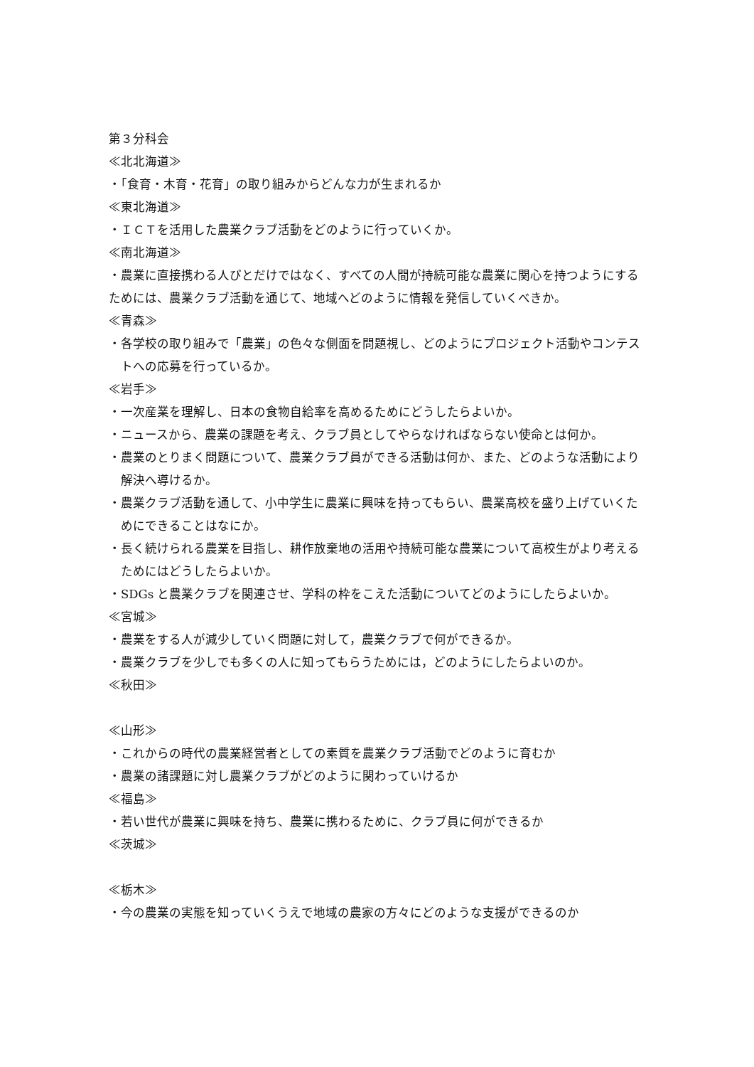第３分科会
≪北北海道≫
・「食育・木育・花育」の取り組みからどんな力が生まれるか
≪東北海道≫
・ＩＣＴを活用した農業クラブ活動をどのように行っていくか。
≪南北海道≫
・農業に直接携わる人びとだけではなく、すべての人間が持続可能な農業に関心を持つようにするためには、農業クラブ活動を通じて、地域へどのように情報を発信していくべきか。
≪青森≫
・各学校の取り組みで「農業」の色々な側面を問題視し、どのようにプロジェクト活動やコンテストへの応募を行っているか。
≪岩手≫
・一次産業を理解し、日本の食物自給率を高めるためにどうしたらよいか。
・ニュースから、農業の課題を考え、クラブ員としてやらなければならない使命とは何か。
・農業のとりまく問題について、農業クラブ員ができる活動は何か、また、どのような活動により解決へ導けるか。
・農業クラブ活動を通して、小中学生に農業に興味を持ってもらい、農業高校を盛り上げていくためにできることはなにか。
・長く続けられる農業を目指し、耕作放棄地の活用や持続可能な農業について高校生がより考えるためにはどうしたらよいか。
・SDGs と農業クラブを関連させ、学科の枠をこえた活動についてどのようにしたらよいか。
≪宮城≫
・農業をする人が減少していく問題に対して，農業クラブで何ができるか。
・農業クラブを少しでも多くの人に知ってもらうためには，どのようにしたらよいのか。
≪秋田≫
≪山形≫
・これからの時代の農業経営者としての素質を農業クラブ活動でどのように育むか
・農業の諸課題に対し農業クラブがどのように関わっていけるか
≪福島≫
・若い世代が農業に興味を持ち、農業に携わるために、クラブ員に何ができるか
≪茨城≫
≪栃木≫
・今の農業の実態を知っていくうえで地域の農家の方々にどのような支援ができるのか